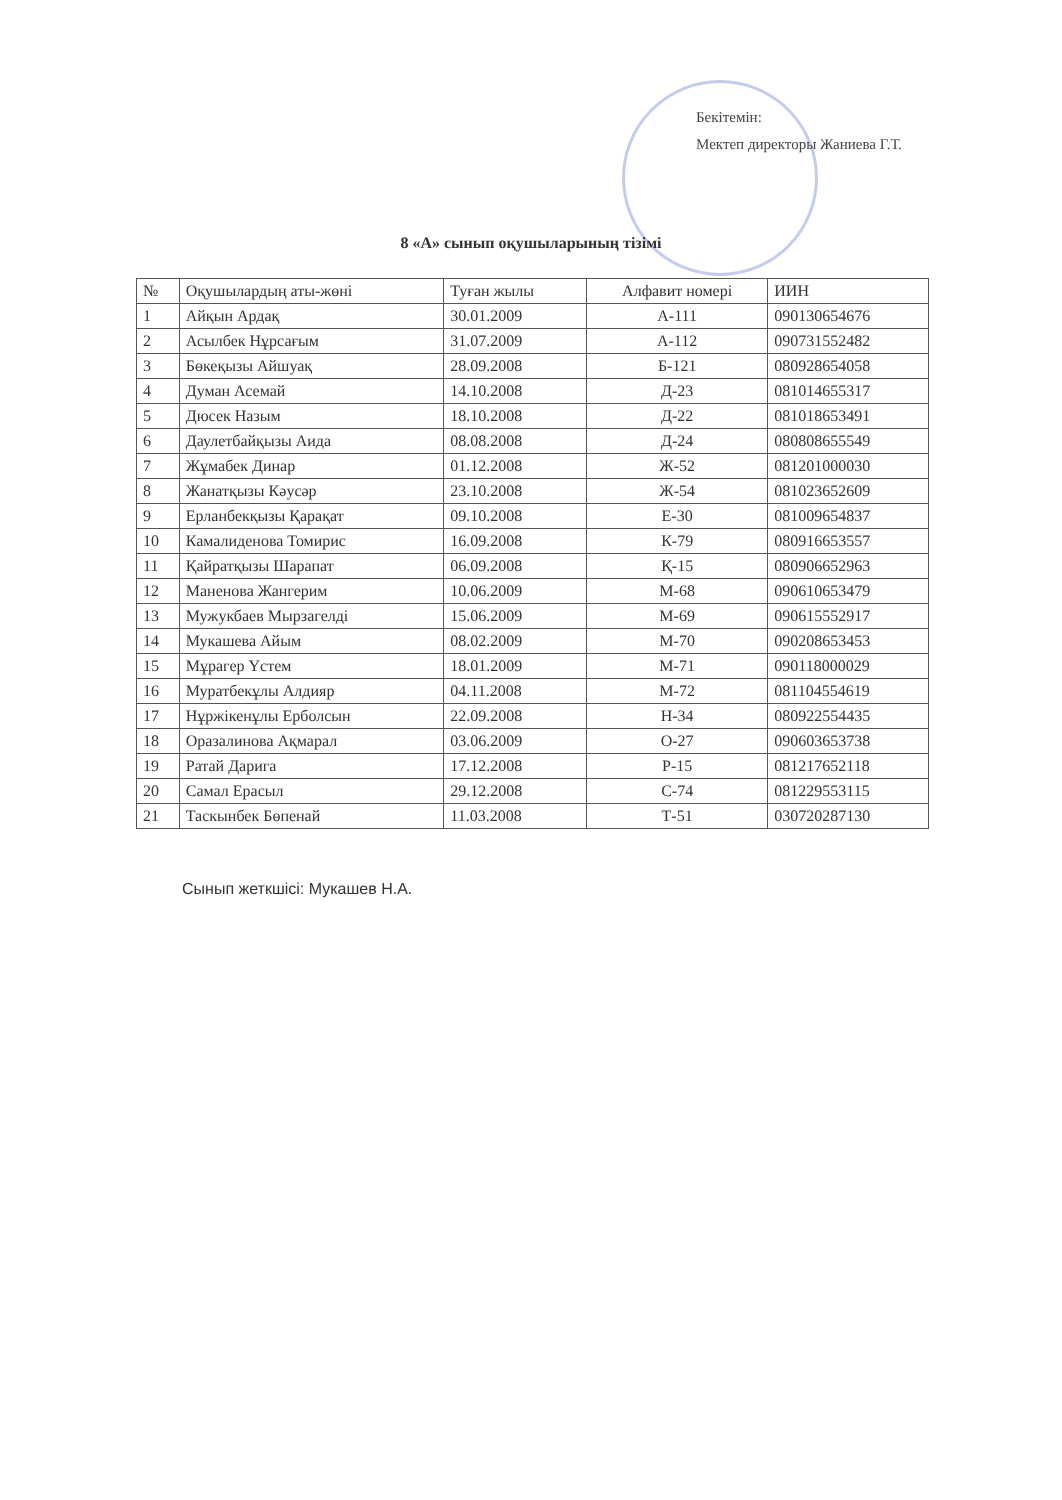Бекітемін:
Мектеп директоры Жаниева Г.Т.
8 «А» сынып оқушыларының тізімі
| № | Оқушылардың аты-жөні | Туған жылы | Алфавит номері | ИИН |
| --- | --- | --- | --- | --- |
| 1 | Айқын Ардақ | 30.01.2009 | А-111 | 090130654676 |
| 2 | Асылбек Нұрсағым | 31.07.2009 | А-112 | 090731552482 |
| 3 | Бөкеқызы Айшуақ | 28.09.2008 | Б-121 | 080928654058 |
| 4 | Думан Асемай | 14.10.2008 | Д-23 | 081014655317 |
| 5 | Дюсек Назым | 18.10.2008 | Д-22 | 081018653491 |
| 6 | Даулетбайқызы Аида | 08.08.2008 | Д-24 | 080808655549 |
| 7 | Жұмабек Динар | 01.12.2008 | Ж-52 | 081201000030 |
| 8 | Жанатқызы Кәусәр | 23.10.2008 | Ж-54 | 081023652609 |
| 9 | Ерланбекқызы Қарақат | 09.10.2008 | Е-30 | 081009654837 |
| 10 | Камалиденова Томирис | 16.09.2008 | К-79 | 080916653557 |
| 11 | Қайратқызы Шарапат | 06.09.2008 | Қ-15 | 080906652963 |
| 12 | Маненова Жангерим | 10.06.2009 | М-68 | 090610653479 |
| 13 | Мужукбаев Мырзагелді | 15.06.2009 | М-69 | 090615552917 |
| 14 | Мукашева Айым | 08.02.2009 | М-70 | 090208653453 |
| 15 | Мұрагер Үстем | 18.01.2009 | М-71 | 090118000029 |
| 16 | Муратбекұлы Алдияр | 04.11.2008 | М-72 | 081104554619 |
| 17 | Нұржікенұлы Ерболсын | 22.09.2008 | Н-34 | 080922554435 |
| 18 | Оразалинова Ақмарал | 03.06.2009 | О-27 | 090603653738 |
| 19 | Ратай Дарига | 17.12.2008 | Р-15 | 081217652118 |
| 20 | Самал Ерасыл | 29.12.2008 | С-74 | 081229553115 |
| 21 | Таскынбек Бөпенай | 11.03.2008 | Т-51 | 030720287130 |
Сынып жеткшісі: Мукашев Н.А.